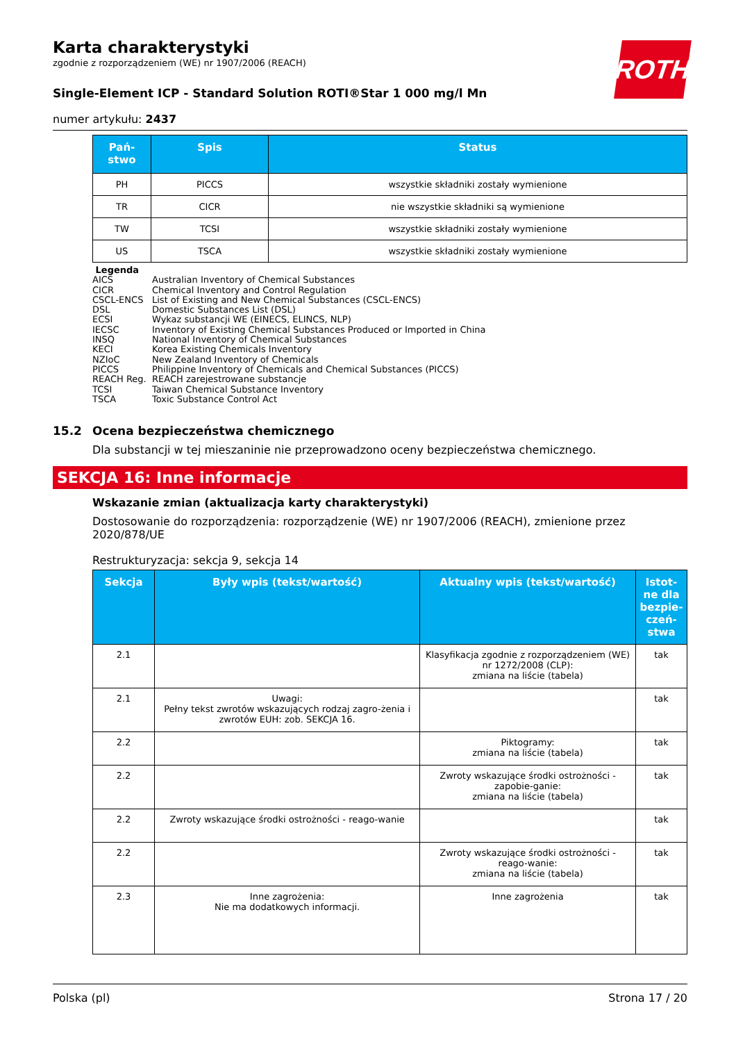ROTH
Karta charakterystyki
zgodnie z rozporządzeniem (WE) nr 1907/2006 (REACH)
Single-Element ICP - Standard Solution ROTI®Star 1 000 mg/l Mn
numer artykułu: 2437
| Pań- stwo | Spis | Status |
| --- | --- | --- |
| PH | PICCS | wszystkie składniki zostały wymienione |
| TR | CICR | nie wszystkie składniki są wymienione |
| TW | TCSI | wszystkie składniki zostały wymienione |
| US | TSCA | wszystkie składniki zostały wymienione |
Legenda
AICS Australian Inventory of Chemical Substances
CICR Chemical Inventory and Control Regulation
CSCL-ENCS List of Existing and New Chemical Substances (CSCL-ENCS)
DSL Domestic Substances List (DSL)
ECSI Wykaz substancji WE (EINECS, ELINCS, NLP)
IECSC Inventory of Existing Chemical Substances Produced or Imported in China
INSQ National Inventory of Chemical Substances
KECI Korea Existing Chemicals Inventory
NZIoC New Zealand Inventory of Chemicals
PICCS Philippine Inventory of Chemicals and Chemical Substances (PICCS)
REACH Reg. REACH zarejestrowane substancje
TCSI Taiwan Chemical Substance Inventory
TSCA Toxic Substance Control Act
15.2 Ocena bezpieczeństwa chemicznego
Dla substancji w tej mieszaninie nie przeprowadzono oceny bezpieczeństwa chemicznego.
SEKCJA 16: Inne informacje
Wskazanie zmian (aktualizacja karty charakterystyki)
Dostosowanie do rozporządzenia: rozporządzenie (WE) nr 1907/2006 (REACH), zmienione przez 2020/878/UE
Restrukturyzacja: sekcja 9, sekcja 14
| Sekcja | Były wpis (tekst/wartość) | Aktualny wpis (tekst/wartość) | Istot- ne dla bezpie- czeń- stwa |
| --- | --- | --- | --- |
| 2.1 | | Klasyfikacja zgodnie z rozporządzeniem (WE) nr 1272/2008 (CLP): zmiana na liście (tabela) | tak |
| 2.1 | Uwagi: Pełny tekst zwrotów wskazujących rodzaj zagro-żenia i zwrotów EUH: zob. SEKCJA 16. | | tak |
| 2.2 | | Piktogramy: zmiana na liście (tabela) | tak |
| 2.2 | | Zwroty wskazujące środki ostrożności - zapobie-ganie: zmiana na liście (tabela) | tak |
| 2.2 | Zwroty wskazujące środki ostrożności - reago-wanie | | tak |
| 2.2 | | Zwroty wskazujące środki ostrożności - reago-wanie: zmiana na liście (tabela) | tak |
| 2.3 | Inne zagrożenia: Nie ma dodatkowych informacji. | Inne zagrożenia | tak |
Polska (pl) Strona 17 / 20